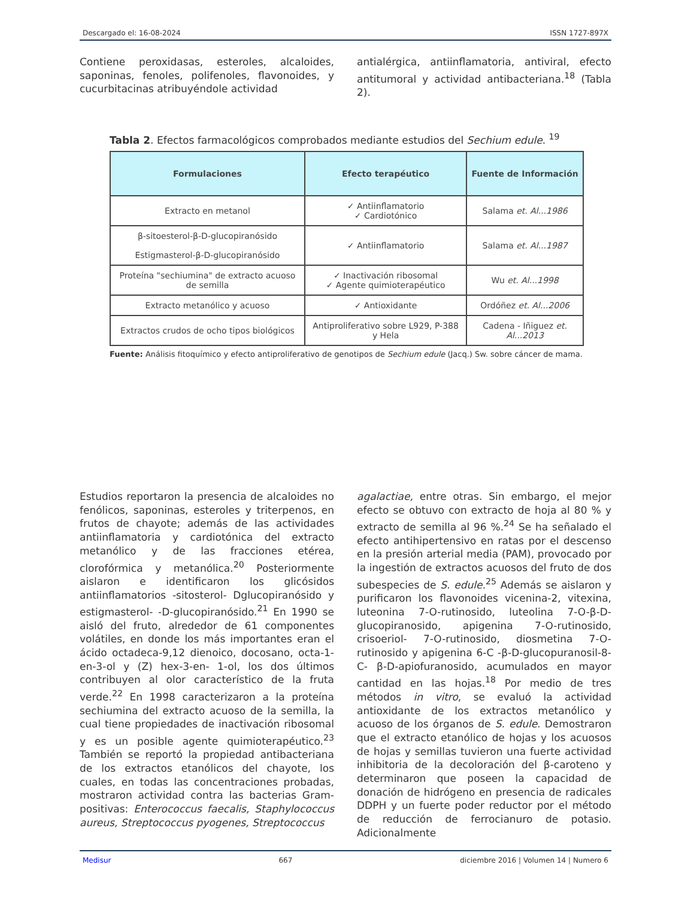Descargado el: 16-08-2024 ISSN 1727-897X
Contiene peroxidasas, esteroles, alcaloides, saponinas, fenoles, polifenoles, flavonoides, y cucurbitacinas atribuyéndole actividad
antialérgica, antiinflamatoria, antiviral, efecto antitumoral y actividad antibacteriana.<sup>18</sup> (Tabla 2).
Tabla 2. Efectos farmacológicos comprobados mediante estudios del Sechium edule. <sup>19</sup>
| Formulaciones | Efecto terapéutico | Fuente de Información |
| --- | --- | --- |
| Extracto en metanol | ✓ Antiinflamatorio ✓ Cardiotónico | Salama et. Al...1986 |
| β-sitoesterol-β-D-glucopiranósido Estigmasterol-β-D-glucopiranósido | ✓ Antiinflamatorio | Salama et. Al...1987 |
| Proteína "sechiumina" de extracto acuoso de semilla | ✓ Inactivación ribosomal ✓ Agente quimioterapéutico | Wu et. Al...1998 |
| Extracto metanólico y acuoso | ✓ Antioxidante | Ordóñez et. Al...2006 |
| Extractos crudos de ocho tipos biológicos | Antiproliferativo sobre L929, P-388 y Hela | Cadena - Iñiguez et. Al...2013 |
Fuente: Análisis fitoquímico y efecto antiproliferativo de genotipos de Sechium edule (Jacq.) Sw. sobre cáncer de mama.
Estudios reportaron la presencia de alcaloides no fenólicos, saponinas, esteroles y triterpenos, en frutos de chayote; además de las actividades antiinflamatoria y cardiotónica del extracto metanólico y de las fracciones etérea, clorofórmica y metanólica.<sup>20</sup> Posteriormente aislaron e identificaron los glicósidos antiinflamatorios -sitosterol- Dglucopiranósido y estigmasterol- -D-glucopiranósido.<sup>21</sup> En 1990 se aisló del fruto, alrededor de 61 componentes volátiles, en donde los más importantes eran el ácido octadeca-9,12 dienoico, docosano, octa-1-en-3-ol y (Z) hex-3-en- 1-ol, los dos últimos contribuyen al olor característico de la fruta verde.<sup>22</sup> En 1998 caracterizaron a la proteína sechiumina del extracto acuoso de la semilla, la cual tiene propiedades de inactivación ribosomal y es un posible agente quimioterapéutico.<sup>23</sup> También se reportó la propiedad antibacteriana de los extractos etanólicos del chayote, los cuales, en todas las concentraciones probadas, mostraron actividad contra las bacterias Gram-positivas: Enterococcus faecalis, Staphylococcus aureus, Streptococcus pyogenes, Streptococcus
agalactiae, entre otras. Sin embargo, el mejor efecto se obtuvo con extracto de hoja al 80 % y extracto de semilla al 96 %.<sup>24</sup> Se ha señalado el efecto antihipertensivo en ratas por el descenso en la presión arterial media (PAM), provocado por la ingestión de extractos acuosos del fruto de dos subespecies de S. edule.<sup>25</sup> Además se aislaron y purificaron los flavonoides vicenina-2, vitexina, luteonina 7-O-rutinosido, luteolina 7-O-β-D-glucopiranosido, apigenina 7-O-rutinosido, crisoeriol- 7-O-rutinosido, diosmetina 7-O-rutinosido y apigenina 6-C -β-D-glucopuranosil-8-C- β-D-apiofuranosido, acumulados en mayor cantidad en las hojas.<sup>18</sup> Por medio de tres métodos in vitro, se evaluó la actividad antioxidante de los extractos metanólico y acuoso de los órganos de S. edule. Demostraron que el extracto etanólico de hojas y los acuosos de hojas y semillas tuvieron una fuerte actividad inhibitoria de la decoloración del β-caroteno y determinaron que poseen la capacidad de donación de hidrógeno en presencia de radicales DDPH y un fuerte poder reductor por el método de reducción de ferrocianuro de potasio. Adicionalmente
Medisur 667 diciembre 2016 | Volumen 14 | Numero 6